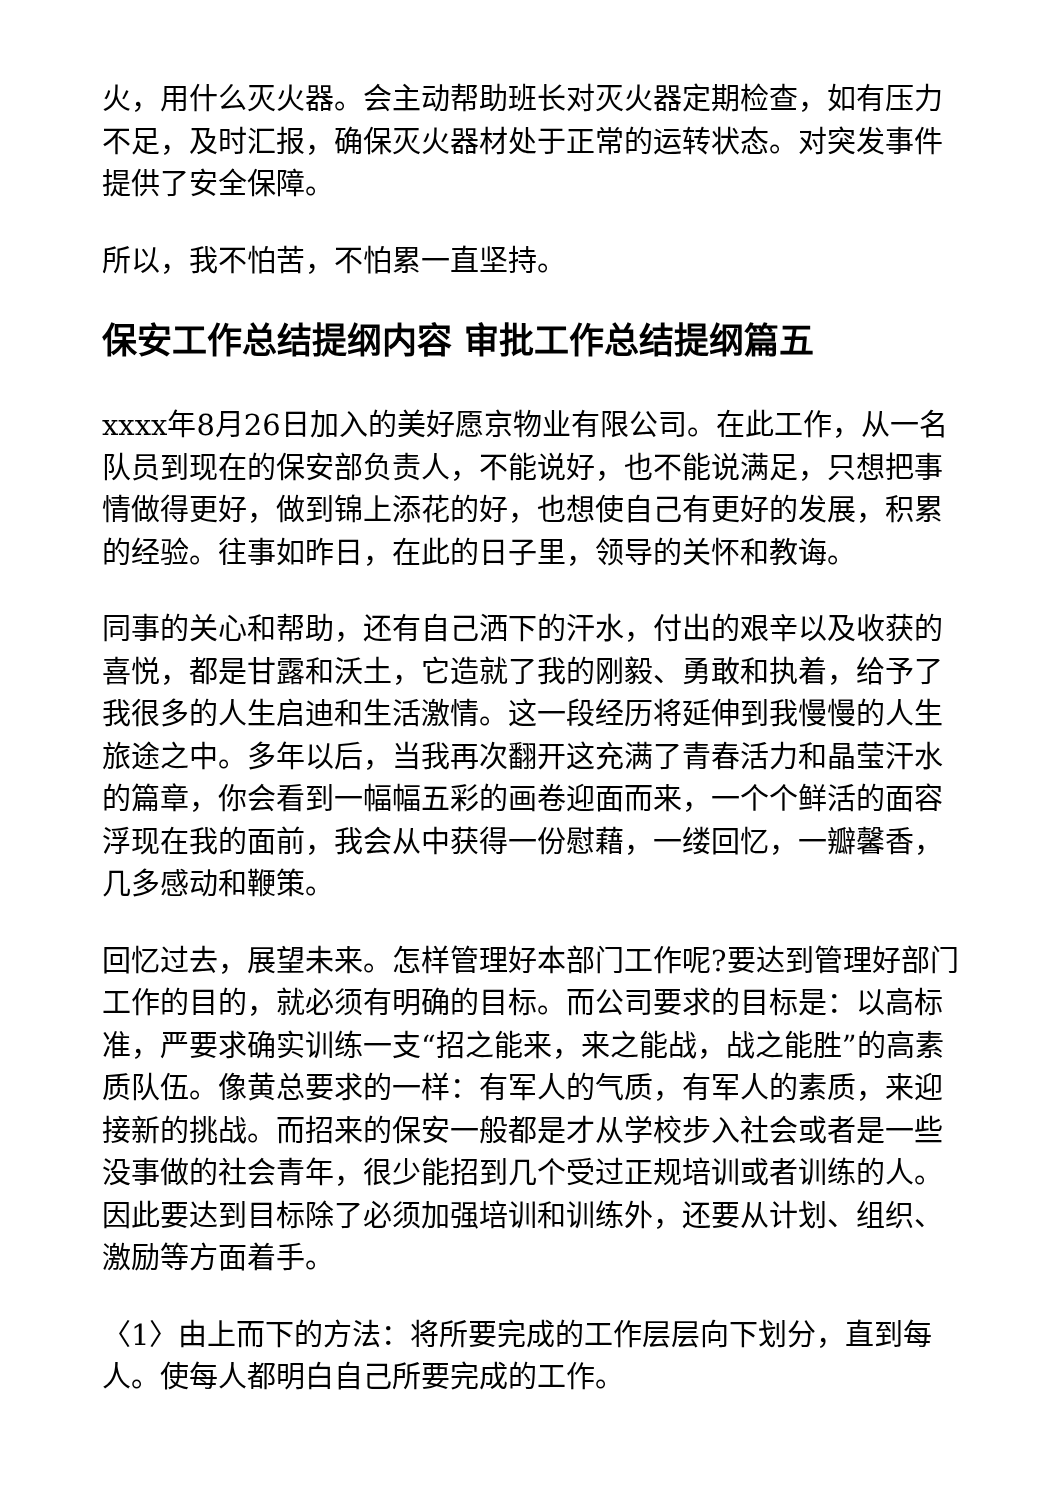火，用什么灭火器。会主动帮助班长对灭火器定期检查，如有压力不足，及时汇报，确保灭火器材处于正常的运转状态。对突发事件提供了安全保障。
所以，我不怕苦，不怕累一直坚持。
保安工作总结提纲内容 审批工作总结提纲篇五
xxxx年8月26日加入的美好愿京物业有限公司。在此工作，从一名队员到现在的保安部负责人，不能说好，也不能说满足，只想把事情做得更好，做到锦上添花的好，也想使自己有更好的发展，积累的经验。往事如昨日，在此的日子里，领导的关怀和教诲。
同事的关心和帮助，还有自己洒下的汗水，付出的艰辛以及收获的喜悦，都是甘露和沃土，它造就了我的刚毅、勇敢和执着，给予了我很多的人生启迪和生活激情。这一段经历将延伸到我慢慢的人生旅途之中。多年以后，当我再次翻开这充满了青春活力和晶莹汗水的篇章，你会看到一幅幅五彩的画卷迎面而来，一个个鲜活的面容浮现在我的面前，我会从中获得一份慰藉，一缕回忆，一瓣馨香，几多感动和鞭策。
回忆过去，展望未来。怎样管理好本部门工作呢?要达到管理好部门工作的目的，就必须有明确的目标。而公司要求的目标是：以高标准，严要求确实训练一支“招之能来，来之能战，战之能胜”的高素质队伍。像黄总要求的一样：有军人的气质，有军人的素质，来迎接新的挑战。而招来的保安一般都是才从学校步入社会或者是一些没事做的社会青年，很少能招到几个受过正规培训或者训练的人。因此要达到目标除了必须加强培训和训练外，还要从计划、组织、激励等方面着手。
〈1〉由上而下的方法：将所要完成的工作层层向下划分，直到每人。使每人都明白自己所要完成的工作。